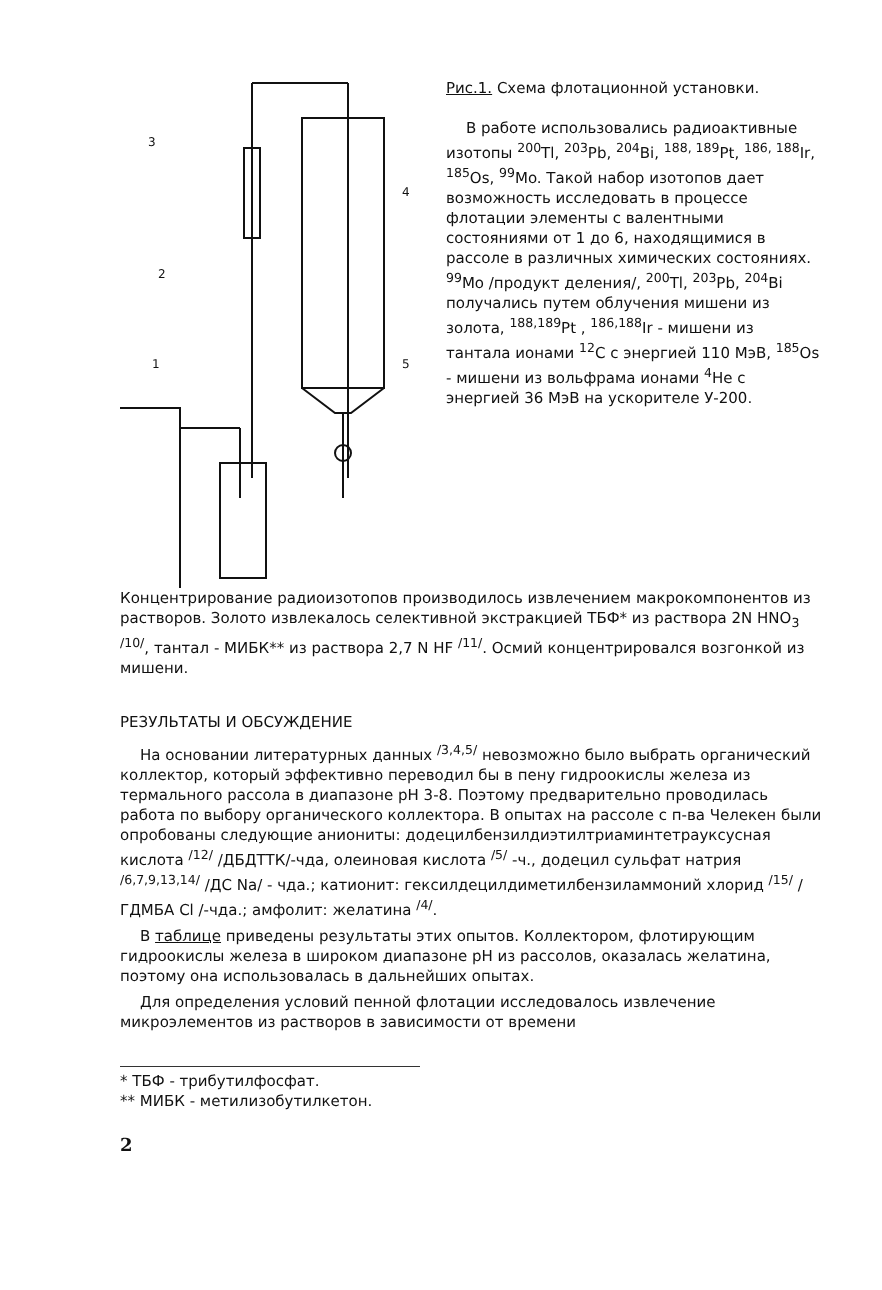3
2
1
4
5
Рис.1. Схема флотационной установки.
В работе использовались радиоактивные изотопы <sup>200</sup>Tl, <sup>203</sup>Pb, <sup>204</sup>Bi, <sup>188, 189</sup>Pt, <sup>186, 188</sup>Ir, <sup>185</sup>Os, <sup>99</sup>Mo. Такой набор изотопов дает возможность исследовать в процессе флотации элементы с валентными состояниями от 1 до 6, находящимися в рассоле в различных химических состояниях.
<sup>99</sup>Mo /продукт деления/, <sup>200</sup>Tl, <sup>203</sup>Pb, <sup>204</sup>Bi получались путем облучения мишени из золота, <sup>188,189</sup>Pt , <sup>186,188</sup>Ir - мишени из тантала ионами <sup>12</sup>C с энергией 110 МэВ, <sup>185</sup>Os - мишени из вольфрама ионами <sup>4</sup>He с энергией 36 МэВ на ускорителе У-200.
Концентрирование радиоизотопов производилось извлечением макрокомпонентов из растворов. Золото извлекалось селективной экстракцией ТБФ* из раствора 2N HNO<sub>3</sub> <sup>/10/</sup>, тантал - МИБК** из раствора 2,7 N HF <sup>/11/</sup>. Осмий концентрировался возгонкой из мишени.
РЕЗУЛЬТАТЫ И ОБСУЖДЕНИЕ
На основании литературных данных <sup>/3,4,5/</sup> невозможно было выбрать органический коллектор, который эффективно переводил бы в пену гидроокислы железа из термального рассола в диапазоне pH 3-8. Поэтому предварительно проводилась работа по выбору органического коллектора. В опытах на рассоле с п-ва Челекен были опробованы следующие аниониты: додецилбензилдиэтилтриаминтетрауксусная кислота <sup>/12/</sup> /ДБДТТК/-чда, олеиновая кислота <sup>/5/</sup> -ч., додецил сульфат натрия <sup>/6,7,9,13,14/</sup> /ДС Na/ - чда.; катионит: гексилдецилдиметилбензиламмоний хлорид <sup>/15/</sup> /ГДМБА Cl /-чда.; амфолит: желатина <sup>/4/</sup>.
В таблице приведены результаты этих опытов. Коллектором, флотирующим гидроокислы железа в широком диапазоне pH из рассолов, оказалась желатина, поэтому она использовалась в дальнейших опытах.
Для определения условий пенной флотации исследовалось извлечение микроэлементов из растворов в зависимости от времени
* ТБФ - трибутилфосфат.
** МИБК - метилизобутилкетон.
2